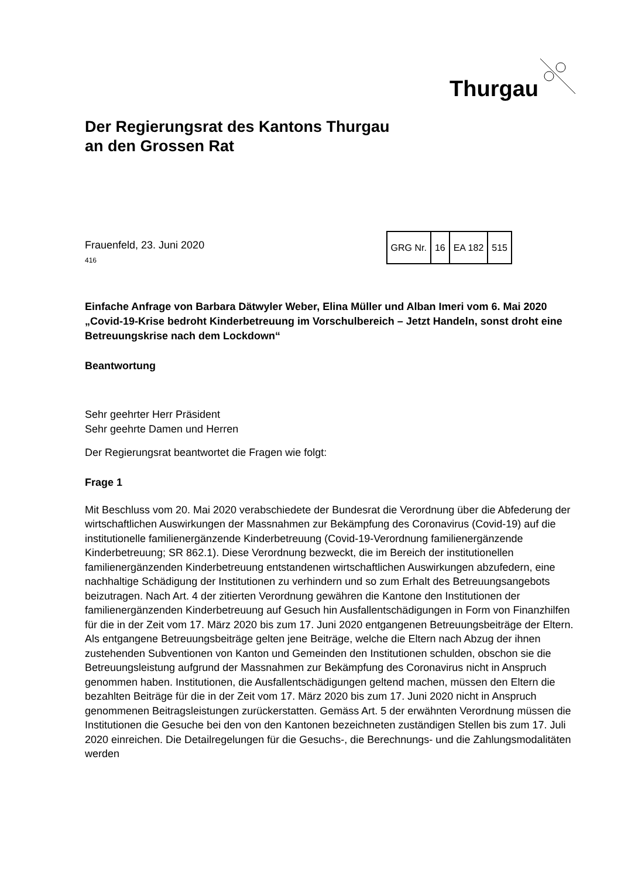Thurgau
Der Regierungsrat des Kantons Thurgau
an den Grossen Rat
Frauenfeld, 23. Juni 2020
416
| GRG Nr. | 16 | EA 182 | 515 |
Einfache Anfrage von Barbara Dätwyler Weber, Elina Müller und Alban Imeri vom 6. Mai 2020 „Covid-19-Krise bedroht Kinderbetreuung im Vorschulbereich – Jetzt Handeln, sonst droht eine Betreuungskrise nach dem Lockdown“
Beantwortung
Sehr geehrter Herr Präsident
Sehr geehrte Damen und Herren
Der Regierungsrat beantwortet die Fragen wie folgt:
Frage 1
Mit Beschluss vom 20. Mai 2020 verabschiedete der Bundesrat die Verordnung über die Abfederung der wirtschaftlichen Auswirkungen der Massnahmen zur Bekämpfung des Coronavirus (Covid-19) auf die institutionelle familienergänzende Kinderbetreuung (Covid-19-Verordnung familienergänzende Kinderbetreuung; SR 862.1). Diese Verordnung bezweckt, die im Bereich der institutionellen familienergänzenden Kinderbetreuung entstandenen wirtschaftlichen Auswirkungen abzufedern, eine nachhaltige Schädigung der Institutionen zu verhindern und so zum Erhalt des Betreuungsangebots beizutragen. Nach Art. 4 der zitierten Verordnung gewähren die Kantone den Institutionen der familienergänzenden Kinderbetreuung auf Gesuch hin Ausfallentschädigungen in Form von Finanzhilfen für die in der Zeit vom 17. März 2020 bis zum 17. Juni 2020 entgangenen Betreuungsbeiträge der Eltern. Als entgangene Betreuungsbeiträge gelten jene Beiträge, welche die Eltern nach Abzug der ihnen zustehenden Subventionen von Kanton und Gemeinden den Institutionen schulden, obschon sie die Betreuungsleistung aufgrund der Massnahmen zur Bekämpfung des Coronavirus nicht in Anspruch genommen haben. Institutionen, die Ausfallentschädigungen geltend machen, müssen den Eltern die bezahlten Beiträge für die in der Zeit vom 17. März 2020 bis zum 17. Juni 2020 nicht in Anspruch genommenen Beitragsleistungen zurückerstatten. Gemäss Art. 5 der erwähnten Verordnung müssen die Institutionen die Gesuche bei den von den Kantonen bezeichneten zuständigen Stellen bis zum 17. Juli 2020 einreichen. Die Detailregelungen für die Gesuchs-, die Berechnungs- und die Zahlungsmodalitäten werden